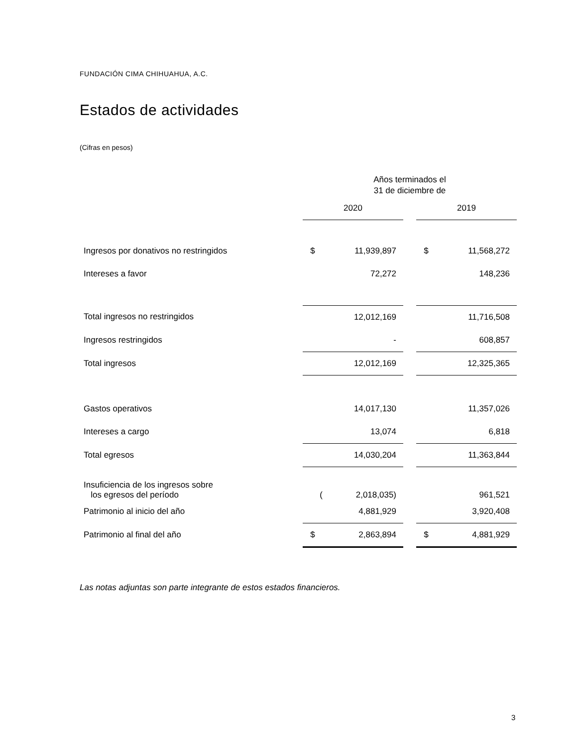FUNDACIÓN CIMA CHIHUAHUA, A.C.
Estados de actividades
(Cifras en pesos)
| | Años terminados el 31 de diciembre de | | | | |
| | 2020 | | | 2019 | |
| Ingresos por donativos no restringidos | $ | 11,939,897 | | $ | 11,568,272 |
| Intereses a favor | | 72,272 | | | 148,236 |
| Total ingresos no restringidos | | 12,012,169 | | | 11,716,508 |
| Ingresos restringidos | | - | | | 608,857 |
| Total ingresos | | 12,012,169 | | | 12,325,365 |
| Gastos operativos | | 14,017,130 | | | 11,357,026 |
| Intereses a cargo | | 13,074 | | | 6,818 |
| Total egresos | | 14,030,204 | | | 11,363,844 |
| Insuficiencia de los ingresos sobre los egresos del período | ( | 2,018,035) | | | 961,521 |
| Patrimonio al inicio del año | | 4,881,929 | | | 3,920,408 |
| Patrimonio al final del año | $ | 2,863,894 | | $ | 4,881,929 |
Las notas adjuntas son parte integrante de estos estados financieros.
3